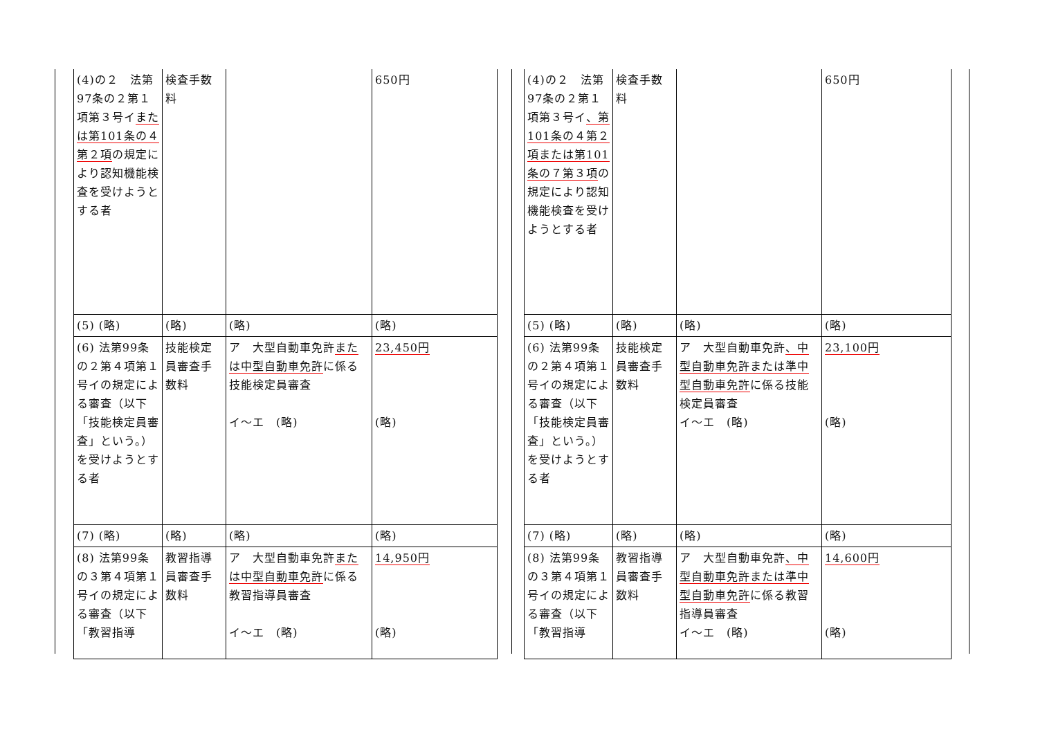| (4)の２ 法第97条の２第１項第３号イ または第101条の４第２項 の規定により認知機能検査を受けようとする者 | 検査手数料 | | 650円 |
| (5) (略) | (略) | (略) | (略) |
| (6) 法第99条の２第４項第１号イの規定による審査（以下「技能検定員審査」という。）を受けようとする者 | 技能検定員審査手数料 | ア 大型自動車免許 または中型自動車免許 に係る技能検定員審査 イ～エ (略) | 23,450円 (略) |
| (7) (略) | (略) | (略) | (略) |
| (8) 法第99条の３第４項第１号イの規定による審査（以下「教習指導 | 教習指導員審査手数料 | ア 大型自動車免許 または中型自動車免許 に係る教習指導員審査 イ～エ (略) | 14,950円 (略) |
| (4)の２ 法第97条の２第１項第３号イ 、第101条の４第２項または第101条の７第３項 の規定により認知機能検査を受けようとする者 | 検査手数料 | | 650円 |
| (5) (略) | (略) | (略) | (略) |
| (6) 法第99条の２第４項第１号イの規定による審査（以下「技能検定員審査」という。）を受けようとする者 | 技能検定員審査手数料 | ア 大型自動車免許 、中型自動車免許または準中型自動車免許 に係る技能検定員審査 イ～エ (略) | 23,100円 (略) |
| (7) (略) | (略) | (略) | (略) |
| (8) 法第99条の３第４項第１号イの規定による審査（以下「教習指導 | 教習指導員審査手数料 | ア 大型自動車免許 、中型自動車免許または準中型自動車免許 に係る教習指導員審査 イ～エ (略) | 14,600円 (略) |